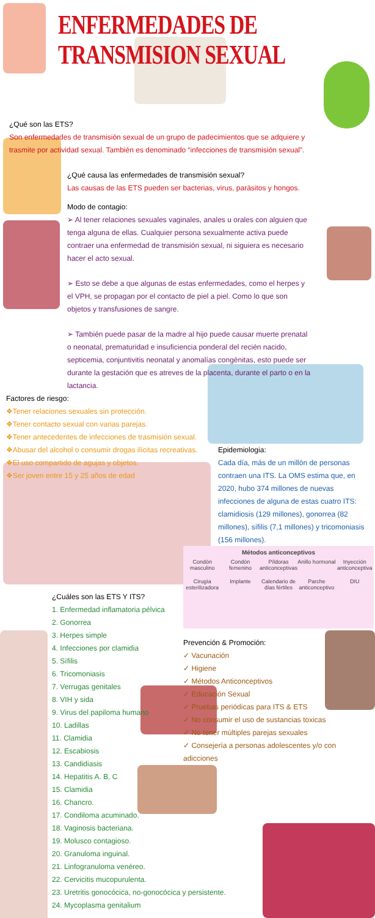ENFERMEDADES DE TRANSMISION SEXUAL
¿Qué son las ETS?
Son enfermedades de transmisión sexual de un grupo de padecimientos que se adquiere y trasmite por actividad sexual. También es denominado “infecciones de transmisión sexual”.
¿Qué causa las enfermedades de transmisión sexual?
Las causas de las ETS pueden ser bacterias, virus, parásitos y hongos.
Modo de contagio:
➢ Al tener relaciones sexuales vaginales, anales u orales con alguien que tenga alguna de ellas. Cualquier persona sexualmente activa puede contraer una enfermedad de transmisión sexual, ni siguiera es necesario hacer el acto sexual.
➢ Esto se debe a que algunas de estas enfermedades, como el herpes y el VPH, se propagan por el contacto de piel a piel. Como lo que son objetos y transfusiones de sangre.
➢ También puede pasar de la madre al hijo puede causar muerte prenatal o neonatal, prematuridad e insuficiencia ponderal del recién nacido, septicemia, conjuntivitis neonatal y anomalías congénitas, esto puede ser durante la gestación que es atreves de la placenta, durante el parto o en la lactancia.
Factores de riesgo:
❖Tener relaciones sexuales sin protección.
❖Tener contacto sexual con varias parejas.
❖Tener antecedentes de infecciones de trasmisión sexual.
❖Abusar del alcohol o consumir drogas ilícitas recreativas.
❖El uso compartido de agujas y objetos.
❖Ser joven entre 15 y 25 años de edad
Epidemiologia:
Cada día, más de un millón de personas contraen una ITS. La OMS estima que, en 2020, hubo 374 millones de nuevas infecciones de alguna de estas cuatro ITS: clamidiosis (129 millones), gonorrea (82 millones), sífilis (7,1 millones) y tricomoniasis (156 millones).
Métodos anticonceptivos
Condón masculino
Condón femenino
Píldoras anticonceptivas
Anillo hormonal
Inyección anticonceptiva
Cirugía esterilizadora
Implante
Calendario de días fértiles
Parche anticonceptivo
DIU
¿Cuáles son las ETS Y ITS?
1. Enfermedad inflamatoria pélvica
2. Gonorrea
3. Herpes simple
4. Infecciones por clamidia
5. Sífilis
6. Tricomoniasis
7. Verrugas genitales
8. VIH y sida
9. Virus del papiloma humano
10. Ladillas
11. Clamidia
12. Escabiosis
13. Candidiasis
14. Hepatitis A. B, C
15. Clamidia
16. Chancro.
17. Condiloma acuminado.
18. Vaginosis bacteriana.
19. Molusco contagioso.
20. Granuloma inguinal.
21. Linfogranuloma venéreo.
22. Cervicitis mucopurulenta.
23. Uretritis gonocócica, no-gonocócica y persistente.
24. Mycoplasma genitalium
Prevención & Promoción:
✓ Vacunación
✓ Higiene
✓ Métodos Anticonceptivos
✓ Educación Sexual
✓ Pruebas periódicas para ITS & ETS
✓ No consumir el uso de sustancias toxicas
✓ No tener múltiples parejas sexuales
✓ Consejería a personas adolescentes y/o con adicciones